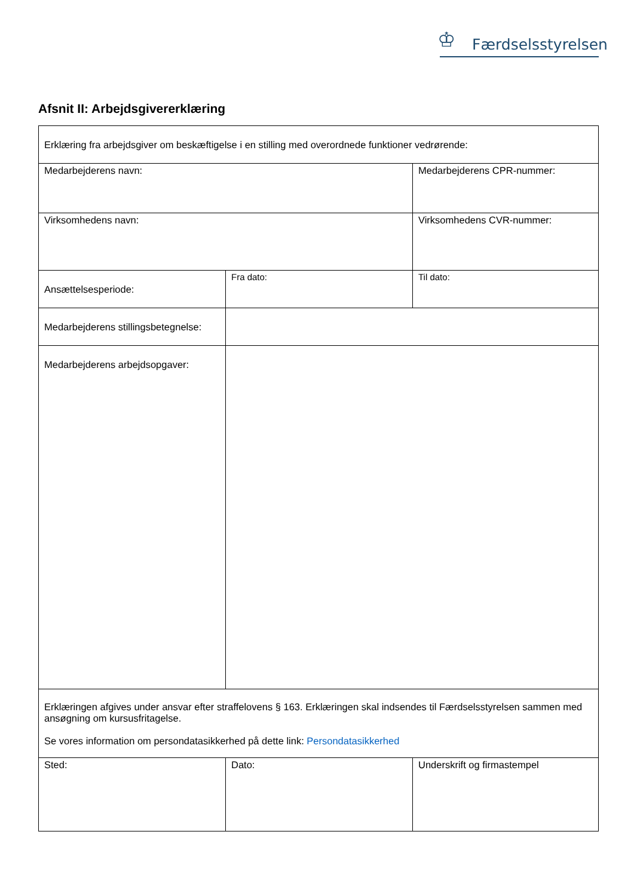♔ Færdselsstyrelsen
Afsnit II: Arbejdsgivererklæring
| Erklæring fra arbejdsgiver om beskæftigelse i en stilling med overordnede funktioner vedrørende: | | |
| Medarbejderens navn: | | Medarbejderens CPR-nummer: |
| Virksomhedens navn: | | Virksomhedens CVR-nummer: |
| Ansættelsesperiode: | Fra dato: | Til dato: |
| Medarbejderens stillingsbetegnelse: | | |
| Medarbejderens arbejdsopgaver: | | |
| Erklæringen afgives under ansvar efter straffelovens § 163. Erklæringen skal indsendes til Færdselsstyrelsen sammen med ansøgning om kursusfritagelse. Se vores information om persondatasikkerhed på dette link: Persondatasikkerhed | | |
| Sted: | Dato: | Underskrift og firmastempel |